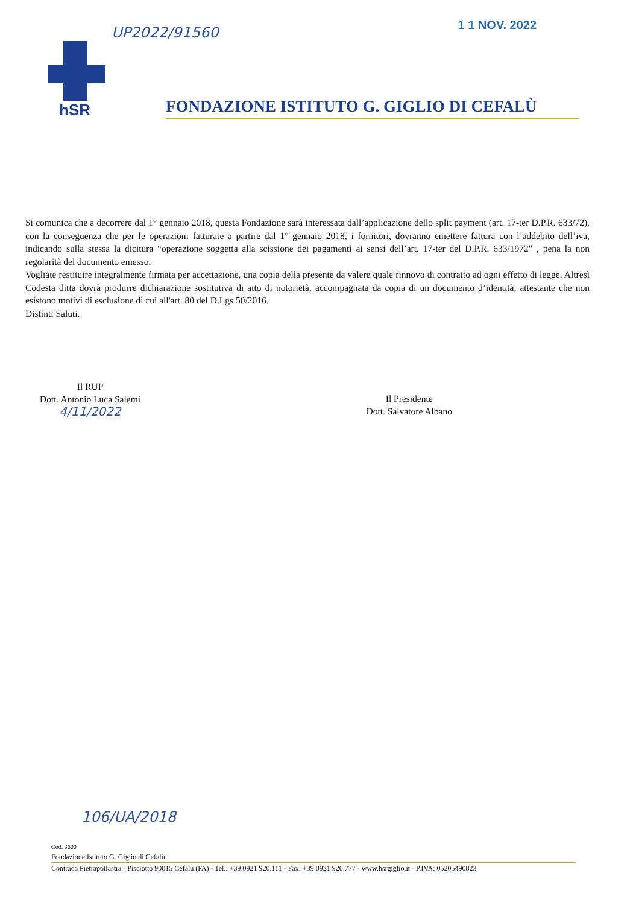UP2022/91560 1 1 NOV. 2022
hSR
FONDAZIONE ISTITUTO G. GIGLIO DI CEFALÙ
Si comunica che a decorrere dal 1° gennaio 2018, questa Fondazione sarà interessata dall’applicazione dello split payment (art. 17-ter D.P.R. 633/72), con la conseguenza che per le operazioni fatturate a partire dal 1° gennaio 2018, i fornitori, dovranno emettere fattura con l’addebito dell’iva, indicando sulla stessa la dicitura “operazione soggetta alla scissione dei pagamenti ai sensi dell’art. 17-ter del D.P.R. 633/1972" , pena la non regolarità del documento emesso.
Vogliate restituire integralmente firmata per accettazione, una copia della presente da valere quale rinnovo di contratto ad ogni effetto di legge. Altresì Codesta ditta dovrà produrre dichiarazione sostitutiva di atto di notorietà, accompagnata da copia di un documento d’identità, attestante che non esistono motivi di esclusione di cui all'art. 80 del D.Lgs 50/2016.
Distinti Saluti.
Il RUP
Dott. Antonio Luca Salemi
4/11/2022
Il Presidente
Dott. Salvatore Albano
106/UA/2018
Cod. 3600
Fondazione Istituto G. Giglio di Cefalù .
Contrada Pietrapollastra - Pisciotto 90015 Cefalù (PA) - Tel.: +39 0921 920.111 - Fax: +39 0921 920.777 - www.hsrgiglio.it - P.IVA: 05205490823